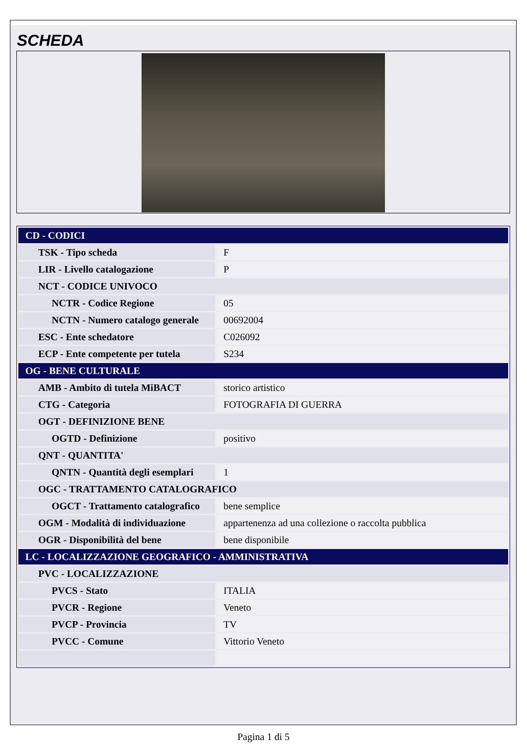SCHEDA
| CD - CODICI | |
| TSK - Tipo scheda | F |
| LIR - Livello catalogazione | P |
| NCT - CODICE UNIVOCO | |
| NCTR - Codice Regione | 05 |
| NCTN - Numero catalogo generale | 00692004 |
| ESC - Ente schedatore | C026092 |
| ECP - Ente competente per tutela | S234 |
| OG - BENE CULTURALE | |
| AMB - Ambito di tutela MiBACT | storico artistico |
| CTG - Categoria | FOTOGRAFIA DI GUERRA |
| OGT - DEFINIZIONE BENE | |
| OGTD - Definizione | positivo |
| QNT - QUANTITA' | |
| QNTN - Quantità degli esemplari | 1 |
| OGC - TRATTAMENTO CATALOGRAFICO | |
| OGCT - Trattamento catalografico | bene semplice |
| OGM - Modalità di individuazione | appartenenza ad una collezione o raccolta pubblica |
| OGR - Disponibilità del bene | bene disponibile |
| LC - LOCALIZZAZIONE GEOGRAFICO - AMMINISTRATIVA | |
| PVC - LOCALIZZAZIONE | |
| PVCS - Stato | ITALIA |
| PVCR - Regione | Veneto |
| PVCP - Provincia | TV |
| PVCC - Comune | Vittorio Veneto |
Pagina 1 di 5